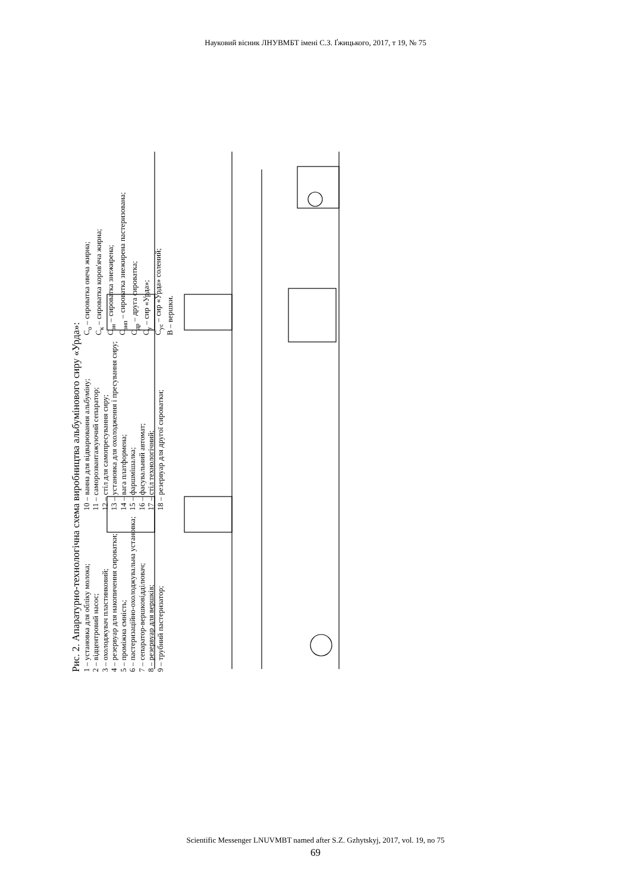Науковий вісник ЛНУВМБТ імені С.З. Ґжицького, 2017, т 19, № 75
Рис. 2. Апаратурно-технологічна схема виробництва альбумінового сиру «Урда»:
1 – установка для обліку молока;
2 – відцентровий насос;
3 – охолоджувач пластинковий;
4 – резервуар для накопичення сироватки;
5 – проміжна ємність;
6 – пастеризаційно-охолоджувальна установка;
7 – сепаратор-вершковідділювач;
8 – резервуар для вершків;
9 – трубний пастеризатор;
10 – ванна для відварювання альбуміну;
11 – саморозвантажуючий сепаратор;
12 – стіл для самопресування сиру;
13 – установка для охолодження і пресування сиру;
14 – вага платформена;
15 – фаршмішалка;
16 – фасувальний автомат;
17 – стіл технологічний;
18 – резервуар для другої сироватки;
С<sub>о</sub> – сироватка овеча жирна;
С<sub>к</sub> – сироватка коров'яча жирна;
С<sub>зн</sub> – сироватка знежирена;
С<sub>знп</sub> – сироватка знежирена пастеризована;
С<sub>др</sub> – друга сироватка;
С<sub>у</sub> – сир «Урда»;
С<sub>ус</sub> – сир «Урда» солений;
В – вершки.
Scientific Messenger LNUVMBT named after S.Z. Gzhytskyj, 2017, vol. 19, no 75
69